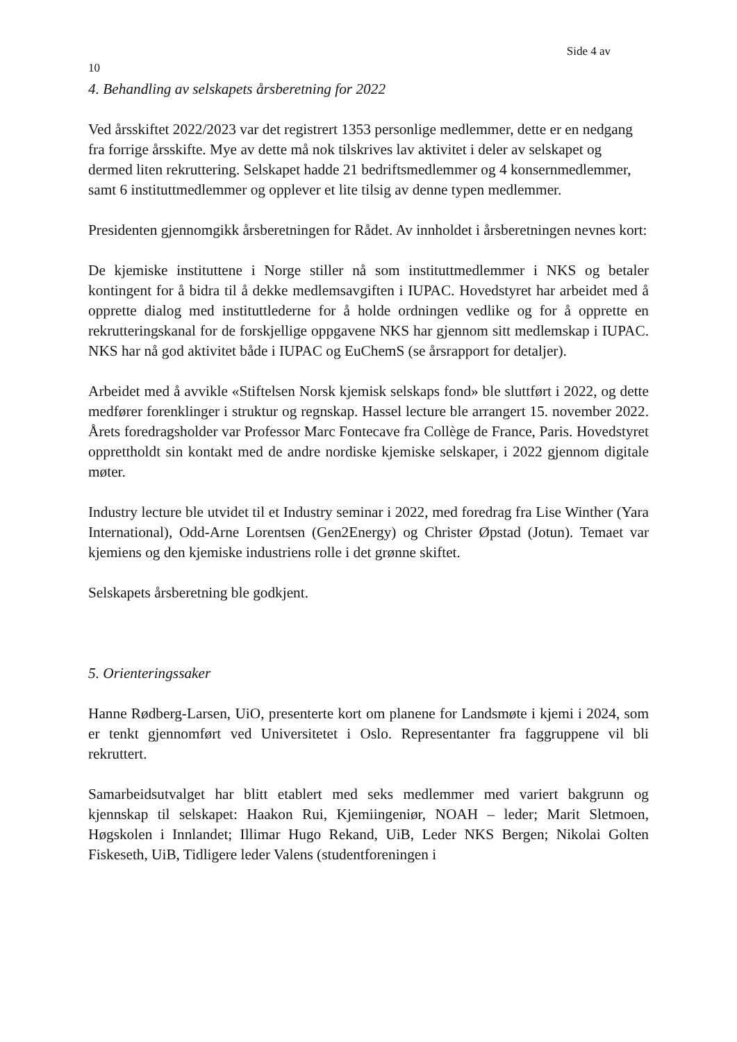Side 4 av
10
4. Behandling av selskapets årsberetning for 2022
Ved årsskiftet 2022/2023 var det registrert 1353 personlige medlemmer, dette er en nedgang fra forrige årsskifte. Mye av dette må nok tilskrives lav aktivitet i deler av selskapet og dermed liten rekruttering. Selskapet hadde 21 bedriftsmedlemmer og 4 konsernmedlemmer, samt 6 instituttmedlemmer og opplever et lite tilsig av denne typen medlemmer.
Presidenten gjennomgikk årsberetningen for Rådet. Av innholdet i årsberetningen nevnes kort:
De kjemiske instituttene i Norge stiller nå som instituttmedlemmer i NKS og betaler kontingent for å bidra til å dekke medlemsavgiften i IUPAC. Hovedstyret har arbeidet med å opprette dialog med instituttlederne for å holde ordningen vedlike og for å opprette en rekrutteringskanal for de forskjellige oppgavene NKS har gjennom sitt medlemskap i IUPAC. NKS har nå god aktivitet både i IUPAC og EuChemS (se årsrapport for detaljer).
Arbeidet med å avvikle «Stiftelsen Norsk kjemisk selskaps fond» ble sluttført i 2022, og dette medfører forenklinger i struktur og regnskap. Hassel lecture ble arrangert 15. november 2022. Årets foredragsholder var Professor Marc Fontecave fra Collège de France, Paris. Hovedstyret opprettholdt sin kontakt med de andre nordiske kjemiske selskaper, i 2022 gjennom digitale møter.
Industry lecture ble utvidet til et Industry seminar i 2022, med foredrag fra Lise Winther (Yara International), Odd-Arne Lorentsen (Gen2Energy) og Christer Øpstad (Jotun). Temaet var kjemiens og den kjemiske industriens rolle i det grønne skiftet.
Selskapets årsberetning ble godkjent.
5. Orienteringssaker
Hanne Rødberg-Larsen, UiO, presenterte kort om planene for Landsmøte i kjemi i 2024, som er tenkt gjennomført ved Universitetet i Oslo. Representanter fra faggruppene vil bli rekruttert.
Samarbeidsutvalget har blitt etablert med seks medlemmer med variert bakgrunn og kjennskap til selskapet: Haakon Rui, Kjemiingeniør, NOAH – leder; Marit Sletmoen, Høgskolen i Innlandet; Illimar Hugo Rekand, UiB, Leder NKS Bergen; Nikolai Golten Fiskeseth, UiB, Tidligere leder Valens (studentforeningen i